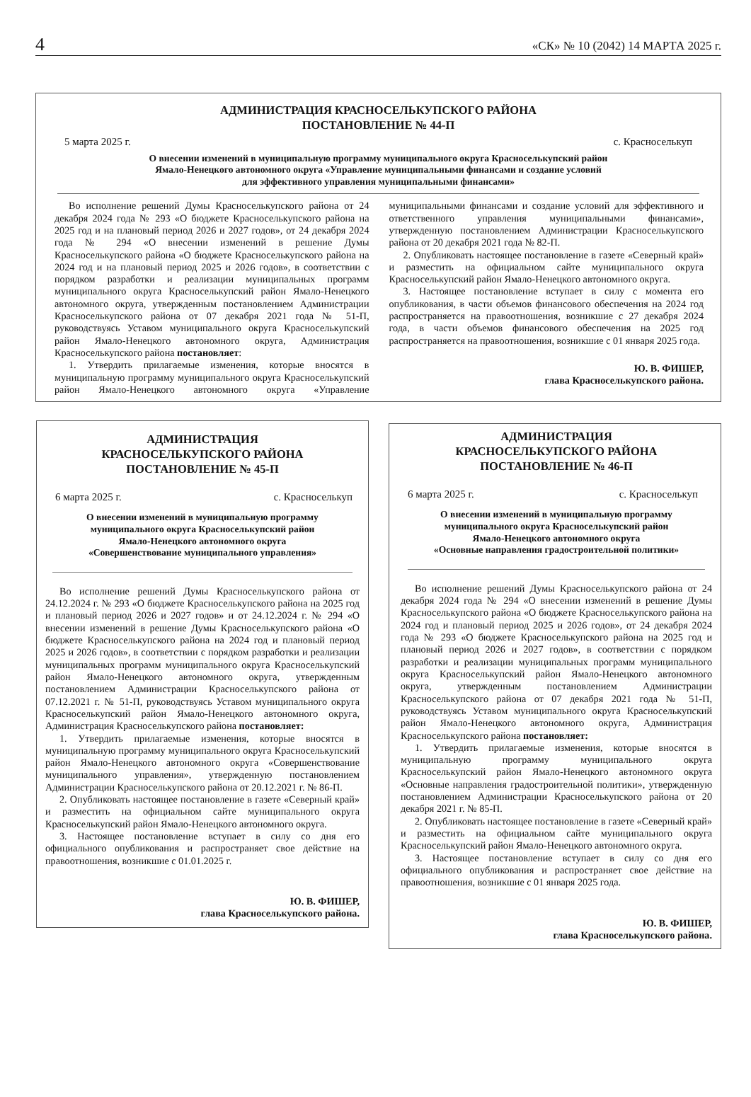4 «СК» № 10 (2042) 14 МАРТА 2025 г.
АДМИНИСТРАЦИЯ КРАСНОСЕЛЬКУПСКОГО РАЙОНА
ПОСТАНОВЛЕНИЕ № 44-П
5 марта 2025 г. с. Красноселькуп
О внесении изменений в муниципальную программу муниципального округа Красноселькупский район
Ямало-Ненецкого автономного округа «Управление муниципальными финансами и создание условий
для эффективного управления муниципальными финансами»
Во исполнение решений Думы Красноселькупского района от 24 декабря 2024 года № 293 «О бюджете Красноселькупского района на 2025 год и на плановый период 2026 и 2027 годов», от 24 декабря 2024 года № 294 «О внесении изменений в решение Думы Красноселькупского района «О бюджете Красноселькупского района на 2024 год и на плановый период 2025 и 2026 годов», в соответствии с порядком разработки и реализации муниципальных программ муниципального округа Красноселькупский район Ямало-Ненецкого автономного округа, утвержденным постановлением Администрации Красноселькупского района от 07 декабря 2021 года № 51-П, руководствуясь Уставом муниципального округа Красноселькупский район Ямало-Ненецкого автономного округа, Администрация Красноселькупского района постановляет:
1. Утвердить прилагаемые изменения, которые вносятся в муниципальную программу муниципального округа Красноселькупский район Ямало-Ненецкого автономного округа «Управление муниципальными финансами и создание условий для эффективного и ответственного управления муниципальными финансами», утвержденную постановлением Администрации Красноселькупского района от 20 декабря 2021 года № 82-П.
2. Опубликовать настоящее постановление в газете «Северный край» и разместить на официальном сайте муниципального округа Красноселькупский район Ямало-Ненецкого автономного округа.
3. Настоящее постановление вступает в силу с момента его опубликования, в части объемов финансового обеспечения на 2024 год распространяется на правоотношения, возникшие с 27 декабря 2024 года, в части объемов финансового обеспечения на 2025 год распространяется на правоотношения, возникшие с 01 января 2025 года.
Ю. В. ФИШЕР,
глава Красноселькупского района.
АДМИНИСТРАЦИЯ
КРАСНОСЕЛЬКУПСКОГО РАЙОНА
ПОСТАНОВЛЕНИЕ № 45-П
6 марта 2025 г. с. Красноселькуп
О внесении изменений в муниципальную программу
муниципального округа Красноселькупский район
Ямало-Ненецкого автономного округа
«Совершенствование муниципального управления»
Во исполнение решений Думы Красноселькупского района от 24.12.2024 г. № 293 «О бюджете Красноселькупского района на 2025 год и плановый период 2026 и 2027 годов» и от 24.12.2024 г. № 294 «О внесении изменений в решение Думы Красноселькупского района «О бюджете Красноселькупского района на 2024 год и плановый период 2025 и 2026 годов», в соответствии с порядком разработки и реализации муниципальных программ муниципального округа Красноселькупский район Ямало-Ненецкого автономного округа, утвержденным постановлением Администрации Красноселькупского района от 07.12.2021 г. № 51-П, руководствуясь Уставом муниципального округа Красноселькупский район Ямало-Ненецкого автономного округа, Администрация Красноселькупского района постановляет:
1. Утвердить прилагаемые изменения, которые вносятся в муниципальную программу муниципального округа Красноселькупский район Ямало-Ненецкого автономного округа «Совершенствование муниципального управления», утвержденную постановлением Администрации Красноселькупского района от 20.12.2021 г. № 86-П.
2. Опубликовать настоящее постановление в газете «Северный край» и разместить на официальном сайте муниципального округа Красноселькупский район Ямало-Ненецкого автономного округа.
3. Настоящее постановление вступает в силу со дня его официального опубликования и распространяет свое действие на правоотношения, возникшие с 01.01.2025 г.
Ю. В. ФИШЕР,
глава Красноселькупского района.
АДМИНИСТРАЦИЯ
КРАСНОСЕЛЬКУПСКОГО РАЙОНА
ПОСТАНОВЛЕНИЕ № 46-П
6 марта 2025 г. с. Красноселькуп
О внесении изменений в муниципальную программу
муниципального округа Красноселькупский район
Ямало-Ненецкого автономного округа
«Основные направления градостроительной политики»
Во исполнение решений Думы Красноселькупского района от 24 декабря 2024 года № 294 «О внесении изменений в решение Думы Красноселькупского района «О бюджете Красноселькупского района на 2024 год и плановый период 2025 и 2026 годов», от 24 декабря 2024 года № 293 «О бюджете Красноселькупского района на 2025 год и плановый период 2026 и 2027 годов», в соответствии с порядком разработки и реализации муниципальных программ муниципального округа Красноселькупский район Ямало-Ненецкого автономного округа, утвержденным постановлением Администрации Красноселькупского района от 07 декабря 2021 года № 51-П, руководствуясь Уставом муниципального округа Красноселькупский район Ямало-Ненецкого автономного округа, Администрация Красноселькупского района постановляет:
1. Утвердить прилагаемые изменения, которые вносятся в муниципальную программу муниципального округа Красноселькупский район Ямало-Ненецкого автономного округа «Основные направления градостроительной политики», утвержденную постановлением Администрации Красноселькупского района от 20 декабря 2021 г. № 85-П.
2. Опубликовать настоящее постановление в газете «Северный край» и разместить на официальном сайте муниципального округа Красноселькупский район Ямало-Ненецкого автономного округа.
3. Настоящее постановление вступает в силу со дня его официального опубликования и распространяет свое действие на правоотношения, возникшие с 01 января 2025 года.
Ю. В. ФИШЕР,
глава Красноселькупского района.